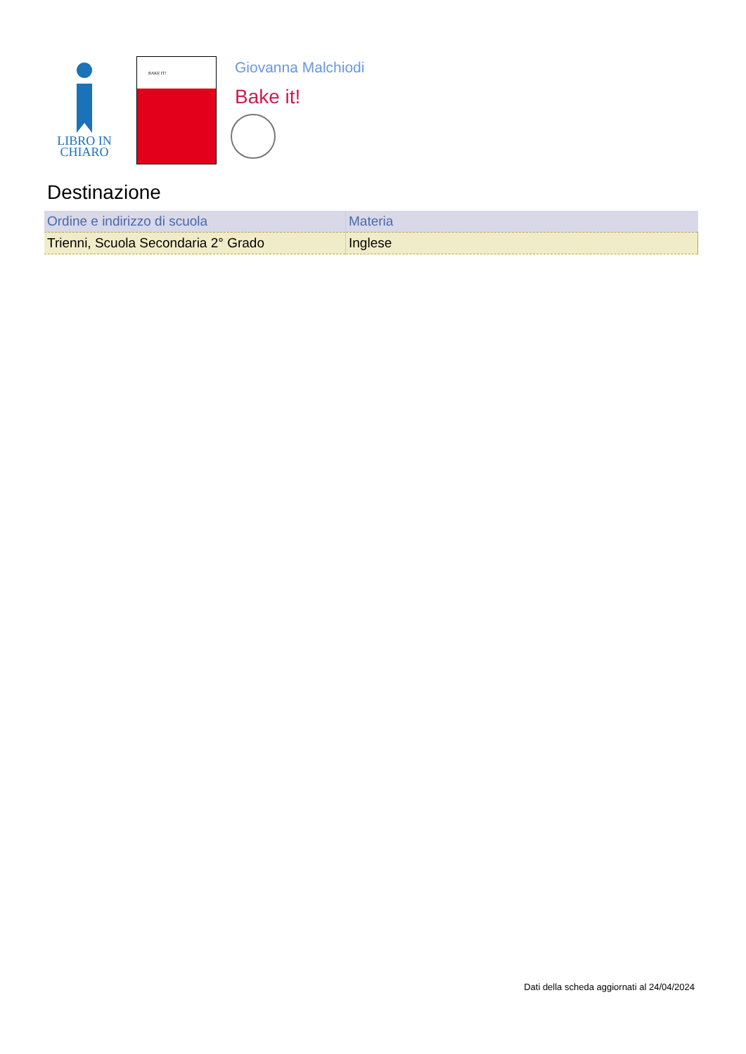LIBRO IN
CHIARO
BAKE IT!
Giovanna Malchiodi
Bake it!
Destinazione
| Ordine e indirizzo di scuola | Materia |
| --- | --- |
| Trienni, Scuola Secondaria 2° Grado | Inglese |
Dati della scheda aggiornati al 24/04/2024